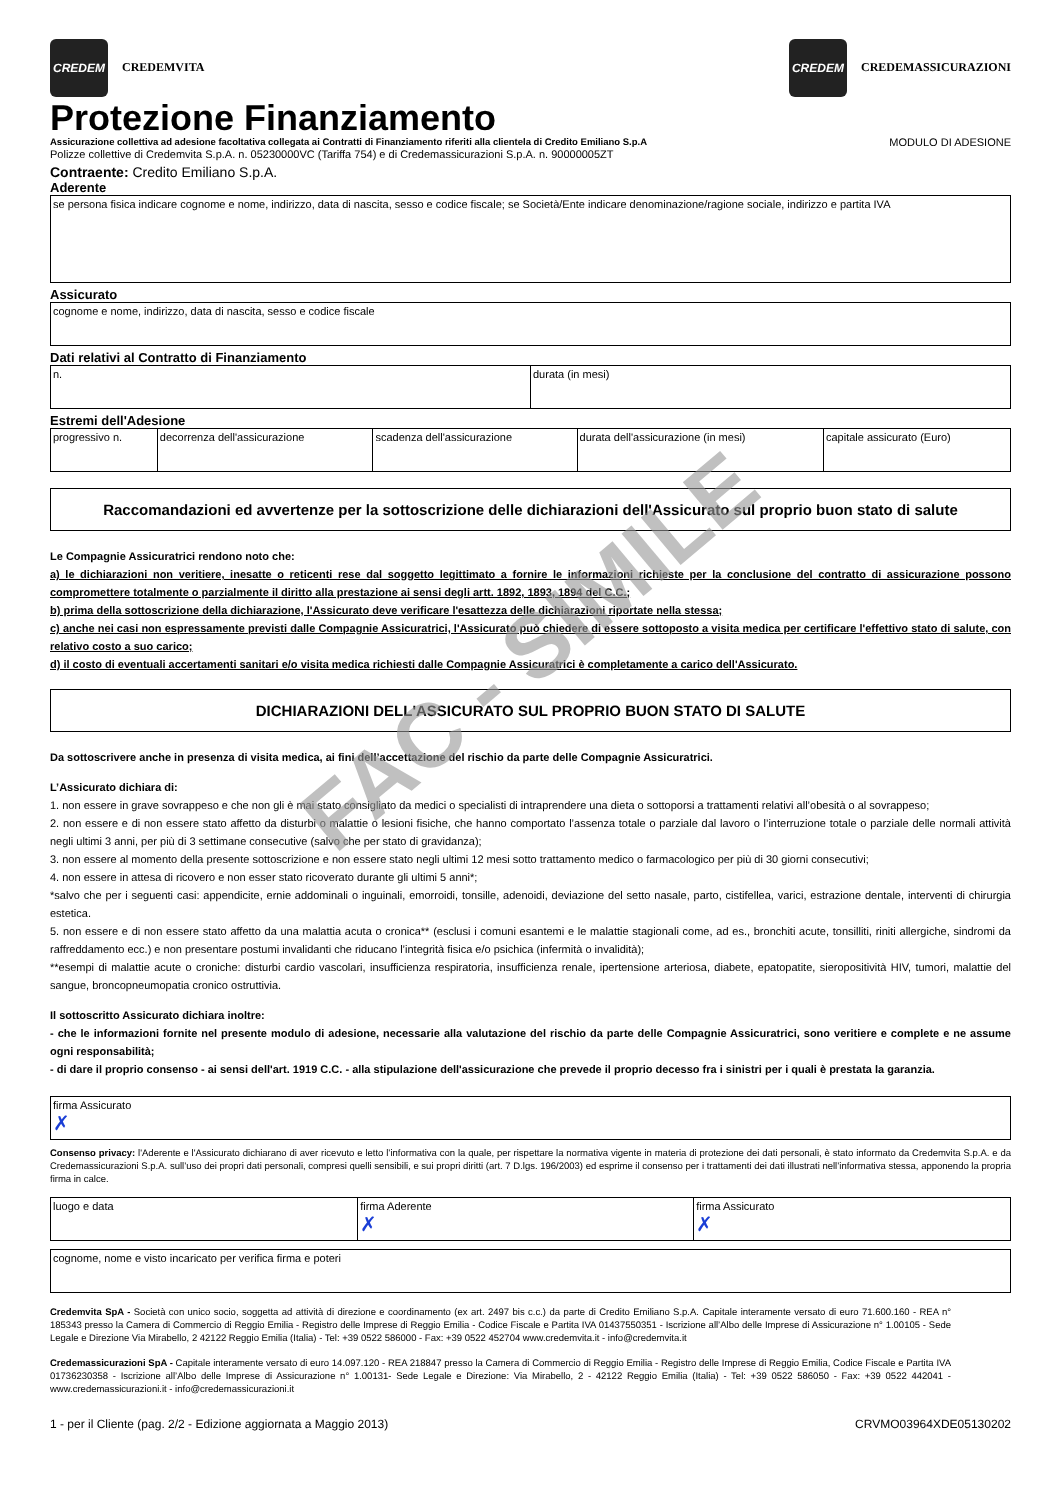CREDEM
CREDEMVITA
CREDEM
CREDEMASSICURAZIONI
Protezione Finanziamento
Assicurazione collettiva ad adesione facoltativa collegata ai Contratti di Finanziamento riferiti alla clientela di Credito Emiliano S.p.A MODULO DI ADESIONE
Polizze collettive di Credemvita S.p.A. n. 05230000VC (Tariffa 754) e di Credemassicurazioni S.p.A. n. 90000005ZT
Contraente: Credito Emiliano S.p.A.
Aderente
se persona fisica indicare cognome e nome, indirizzo, data di nascita, sesso e codice fiscale; se Società/Ente indicare denominazione/ragione sociale, indirizzo e partita IVA
Assicurato
cognome e nome, indirizzo, data di nascita, sesso e codice fiscale
Dati relativi al Contratto di Finanziamento
| n. | durata (in mesi) |
Estremi dell'Adesione
| progressivo n. | decorrenza dell'assicurazione | scadenza dell'assicurazione | durata dell'assicurazione (in mesi) | capitale assicurato (Euro) |
Raccomandazioni ed avvertenze per la sottoscrizione delle dichiarazioni dell'Assicurato sul proprio buon stato di salute
Le Compagnie Assicuratrici rendono noto che:
a) le dichiarazioni non veritiere, inesatte o reticenti rese dal soggetto legittimato a fornire le informazioni richieste per la conclusione del contratto di assicurazione possono compromettere totalmente o parzialmente il diritto alla prestazione ai sensi degli artt. 1892, 1893, 1894 del C.C.;
b) prima della sottoscrizione della dichiarazione, l'Assicurato deve verificare l'esattezza delle dichiarazioni riportate nella stessa;
c) anche nei casi non espressamente previsti dalle Compagnie Assicuratrici, l'Assicurato può chiedere di essere sottoposto a visita medica per certificare l'effettivo stato di salute, con relativo costo a suo carico;
d) il costo di eventuali accertamenti sanitari e/o visita medica richiesti dalle Compagnie Assicuratrici è completamente a carico dell'Assicurato.
DICHIARAZIONI DELL'ASSICURATO SUL PROPRIO BUON STATO DI SALUTE
Da sottoscrivere anche in presenza di visita medica, ai fini dell’accettazione del rischio da parte delle Compagnie Assicuratrici.
L’Assicurato dichiara di:
1. non essere in grave sovrappeso e che non gli è mai stato consigliato da medici o specialisti di intraprendere una dieta o sottoporsi a trattamenti relativi all’obesità o al sovrappeso;
2. non essere e di non essere stato affetto da disturbi o malattie o lesioni fisiche, che hanno comportato l’assenza totale o parziale dal lavoro o l’interruzione totale o parziale delle normali attività negli ultimi 3 anni, per più di 3 settimane consecutive (salvo che per stato di gravidanza);
3. non essere al momento della presente sottoscrizione e non essere stato negli ultimi 12 mesi sotto trattamento medico o farmacologico per più di 30 giorni consecutivi;
4. non essere in attesa di ricovero e non esser stato ricoverato durante gli ultimi 5 anni*;
*salvo che per i seguenti casi: appendicite, ernie addominali o inguinali, emorroidi, tonsille, adenoidi, deviazione del setto nasale, parto, cistifellea, varici, estrazione dentale, interventi di chirurgia estetica.
5. non essere e di non essere stato affetto da una malattia acuta o cronica** (esclusi i comuni esantemi e le malattie stagionali come, ad es., bronchiti acute, tonsilliti, riniti allergiche, sindromi da raffreddamento ecc.) e non presentare postumi invalidanti che riducano l’integrità fisica e/o psichica (infermità o invalidità);
**esempi di malattie acute o croniche: disturbi cardio vascolari, insufficienza respiratoria, insufficienza renale, ipertensione arteriosa, diabete, epatopatite, sieropositività HIV, tumori, malattie del sangue, broncopneumopatia cronico ostruttivia.
Il sottoscritto Assicurato dichiara inoltre:
- che le informazioni fornite nel presente modulo di adesione, necessarie alla valutazione del rischio da parte delle Compagnie Assicuratrici, sono veritiere e complete e ne assume ogni responsabilità;
- di dare il proprio consenso - ai sensi dell'art. 1919 C.C. - alla stipulazione dell'assicurazione che prevede il proprio decesso fra i sinistri per i quali è prestata la garanzia.
| firma Assicurato ✗ |
Consenso privacy: l'Aderente e l'Assicurato dichiarano di aver ricevuto e letto l’informativa con la quale, per rispettare la normativa vigente in materia di protezione dei dati personali, è stato informato da Credemvita S.p.A. e da Credemassicurazioni S.p.A. sull’uso dei propri dati personali, compresi quelli sensibili, e sui propri diritti (art. 7 D.lgs. 196/2003) ed esprime il consenso per i trattamenti dei dati illustrati nell’informativa stessa, apponendo la propria firma in calce.
| luogo e data | firma Aderente ✗ | firma Assicurato ✗ |
| cognome, nome e visto incaricato per verifica firma e poteri |
Credemvita SpA - Società con unico socio, soggetta ad attività di direzione e coordinamento (ex art. 2497 bis c.c.) da parte di Credito Emiliano S.p.A. Capitale interamente versato di euro 71.600.160 - REA n° 185343 presso la Camera di Commercio di Reggio Emilia - Registro delle Imprese di Reggio Emilia - Codice Fiscale e Partita IVA 01437550351 - Iscrizione all’Albo delle Imprese di Assicurazione n° 1.00105 - Sede Legale e Direzione Via Mirabello, 2 42122 Reggio Emilia (Italia) - Tel: +39 0522 586000 - Fax: +39 0522 452704 www.credemvita.it - info@credemvita.it
Credemassicurazioni SpA - Capitale interamente versato di euro 14.097.120 - REA 218847 presso la Camera di Commercio di Reggio Emilia - Registro delle Imprese di Reggio Emilia, Codice Fiscale e Partita IVA 01736230358 - Iscrizione all’Albo delle Imprese di Assicurazione n° 1.00131- Sede Legale e Direzione: Via Mirabello, 2 - 42122 Reggio Emilia (Italia) - Tel: +39 0522 586050 - Fax: +39 0522 442041 - www.credemassicurazioni.it - info@credemassicurazioni.it
1 - per il Cliente (pag. 2/2 - Edizione aggiornata a Maggio 2013) CRVMO03964XDE05130202
FAC - SIMILE